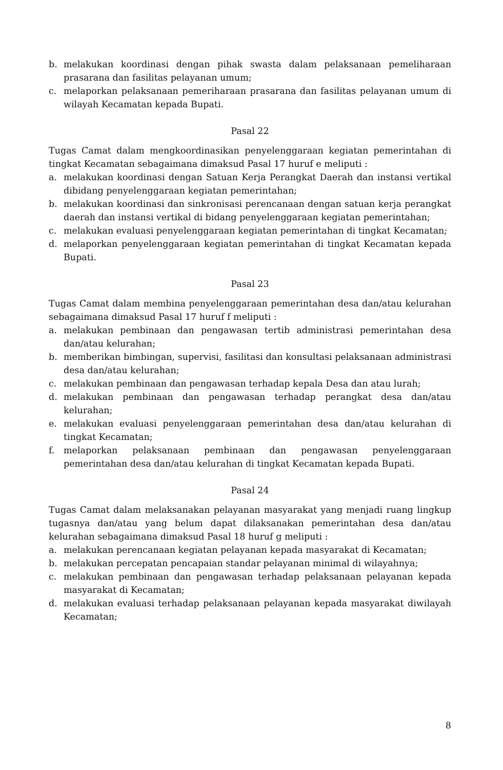b. melakukan koordinasi dengan pihak swasta dalam pelaksanaan pemeliharaan prasarana dan fasilitas pelayanan umum;
c. melaporkan pelaksanaan pemeriharaan prasarana dan fasilitas pelayanan umum di wilayah Kecamatan kepada Bupati.
Pasal 22
Tugas Camat dalam mengkoordinasikan penyelenggaraan kegiatan pemerintahan di tingkat Kecamatan sebagaimana dimaksud Pasal 17 huruf e meliputi :
a. melakukan koordinasi dengan Satuan Kerja Perangkat Daerah dan instansi vertikal dibidang penyelenggaraan kegiatan pemerintahan;
b. melakukan koordinasi dan sinkronisasi perencanaan dengan satuan kerja perangkat daerah dan instansi vertikal di bidang penyelenggaraan kegiatan pemerintahan;
c. melakukan evaluasi penyelenggaraan kegiatan pemerintahan di tingkat Kecamatan;
d. melaporkan penyelenggaraan kegiatan pemerintahan di tingkat Kecamatan kepada Bupati.
Pasal 23
Tugas Camat dalam membina penyelenggaraan pemerintahan desa dan/atau kelurahan sebagaimana dimaksud Pasal 17 huruf f meliputi :
a. melakukan pembinaan dan pengawasan tertib administrasi pemerintahan desa dan/atau kelurahan;
b. memberikan bimbingan, supervisi, fasilitasi dan konsultasi pelaksanaan administrasi desa dan/atau kelurahan;
c. melakukan pembinaan dan pengawasan terhadap kepala Desa dan atau lurah;
d. melakukan pembinaan dan pengawasan terhadap perangkat desa dan/atau kelurahan;
e. melakukan evaluasi penyelenggaraan pemerintahan desa dan/atau kelurahan di tingkat Kecamatan;
f. melaporkan pelaksanaan pembinaan dan pengawasan penyelenggaraan pemerintahan desa dan/atau kelurahan di tingkat Kecamatan kepada Bupati.
Pasal 24
Tugas Camat dalam melaksanakan pelayanan masyarakat yang menjadi ruang lingkup tugasnya dan/atau yang belum dapat dilaksanakan pemerintahan desa dan/atau kelurahan sebagaimana dimaksud Pasal 18 huruf g meliputi :
a. melakukan perencanaan kegiatan pelayanan kepada masyarakat di Kecamatan;
b. melakukan percepatan pencapaian standar pelayanan minimal di wilayahnya;
c. melakukan pembinaan dan pengawasan terhadap pelaksanaan pelayanan kepada masyarakat di Kecamatan;
d. melakukan evaluasi terhadap pelaksanaan pelayanan kepada masyarakat diwilayah Kecamatan;
8